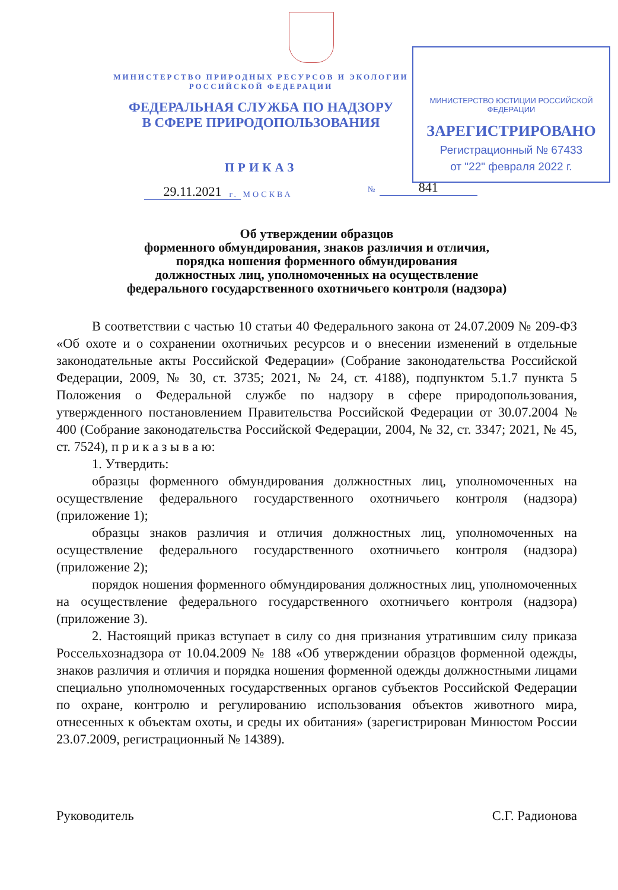МИНИСТЕРСТВО ЮСТИЦИИ РОССИЙСКОЙ ФЕДЕРАЦИИ
ЗАРЕГИСТРИРОВАНО
Регистрационный № 67433
от "22" февраля 2022 г.
МИНИСТЕРСТВО ПРИРОДНЫХ РЕСУРСОВ И ЭКОЛОГИИ РОССИЙСКОЙ ФЕДЕРАЦИИ
ФЕДЕРАЛЬНАЯ СЛУЖБА ПО НАДЗОРУ
В СФЕРЕ ПРИРОДОПОЛЬЗОВАНИЯ
ПРИКАЗ
г. МОСКВА
29.11.2021 № 841
Об утверждении образцов
форменного обмундирования, знаков различия и отличия,
порядка ношения форменного обмундирования
должностных лиц, уполномоченных на осуществление
федерального государственного охотничьего контроля (надзора)
В соответствии с частью 10 статьи 40 Федерального закона от 24.07.2009 № 209-ФЗ «Об охоте и о сохранении охотничьих ресурсов и о внесении изменений в отдельные законодательные акты Российской Федерации» (Собрание законодательства Российской Федерации, 2009, № 30, ст. 3735; 2021, № 24, ст. 4188), подпунктом 5.1.7 пункта 5 Положения о Федеральной службе по надзору в сфере природопользования, утвержденного постановлением Правительства Российской Федерации от 30.07.2004 № 400 (Собрание законодательства Российской Федерации, 2004, № 32, ст. 3347; 2021, № 45, ст. 7524), п р и к а з ы в а ю:
1. Утвердить:
образцы форменного обмундирования должностных лиц, уполномоченных на осуществление федерального государственного охотничьего контроля (надзора) (приложение 1);
образцы знаков различия и отличия должностных лиц, уполномоченных на осуществление федерального государственного охотничьего контроля (надзора) (приложение 2);
порядок ношения форменного обмундирования должностных лиц, уполномоченных на осуществление федерального государственного охотничьего контроля (надзора) (приложение 3).
2. Настоящий приказ вступает в силу со дня признания утратившим силу приказа Россельхознадзора от 10.04.2009 № 188 «Об утверждении образцов форменной одежды, знаков различия и отличия и порядка ношения форменной одежды должностными лицами специально уполномоченных государственных органов субъектов Российской Федерации по охране, контролю и регулированию использования объектов животного мира, отнесенных к объектам охоты, и среды их обитания» (зарегистрирован Минюстом России 23.07.2009, регистрационный № 14389).
Руководитель С.Г. Радионова